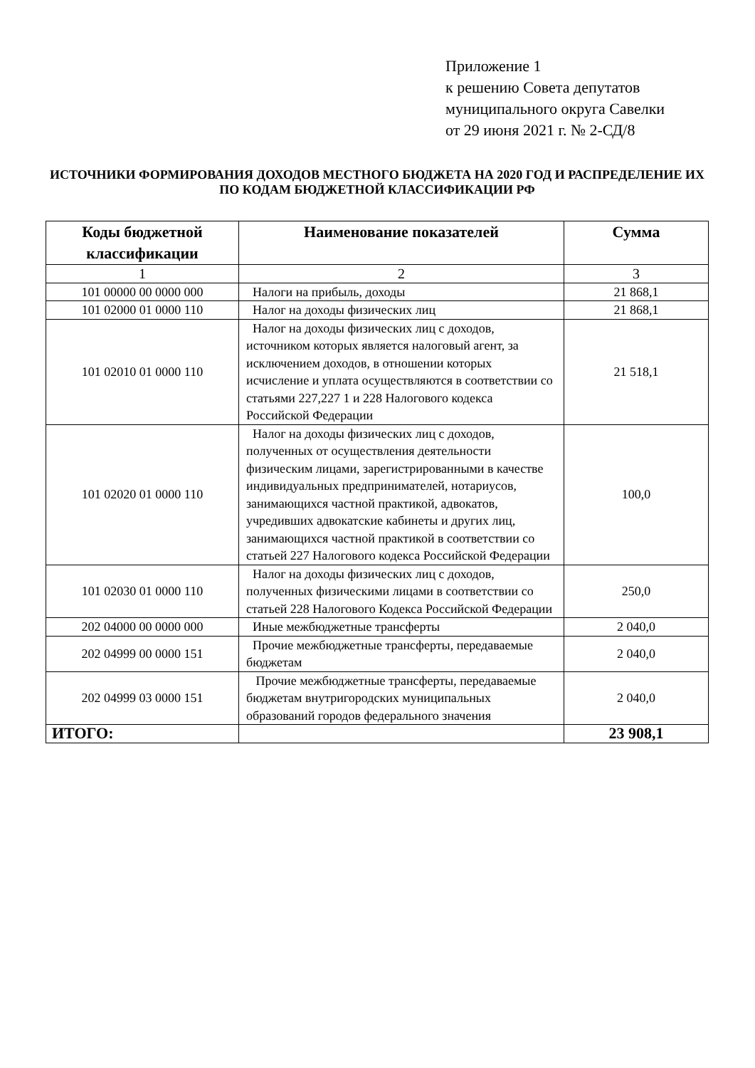Приложение 1
к решению Совета депутатов
муниципального округа Савелки
от 29 июня 2021 г. № 2-СД/8
ИСТОЧНИКИ ФОРМИРОВАНИЯ ДОХОДОВ МЕСТНОГО БЮДЖЕТА НА 2020 ГОД И РАСПРЕДЕЛЕНИЕ ИХ ПО КОДАМ БЮДЖЕТНОЙ КЛАССИФИКАЦИИ РФ
| Коды бюджетной классификации | Наименование показателей | Сумма |
| --- | --- | --- |
| 1 | 2 | 3 |
| 101 00000 00 0000 000 | Налоги на прибыль, доходы | 21 868,1 |
| 101 02000 01 0000 110 | Налог на доходы физических лиц | 21 868,1 |
| 101 02010 01 0000 110 | Налог на доходы физических лиц с доходов, источником которых является налоговый агент, за исключением доходов, в отношении которых исчисление и уплата осуществляются в соответствии со статьями 227,227 1 и 228 Налогового кодекса Российской Федерации | 21 518,1 |
| 101 02020 01 0000 110 | Налог на доходы физических лиц с доходов, полученных от осуществления деятельности физическим лицами, зарегистрированными в качестве индивидуальных предпринимателей, нотариусов, занимающихся частной практикой, адвокатов, учредивших адвокатские кабинеты и других лиц, занимающихся частной практикой в соответствии со статьей 227 Налогового кодекса Российской Федерации | 100,0 |
| 101 02030 01 0000 110 | Налог на доходы физических лиц с доходов, полученных физическими лицами в соответствии со статьей 228 Налогового Кодекса Российской Федерации | 250,0 |
| 202 04000 00 0000 000 | Иные межбюджетные трансферты | 2 040,0 |
| 202 04999 00 0000 151 | Прочие межбюджетные трансферты, передаваемые бюджетам | 2 040,0 |
| 202 04999 03 0000 151 | Прочие межбюджетные трансферты, передаваемые бюджетам внутригородских муниципальных образований городов федерального значения | 2 040,0 |
| ИТОГО: | | 23 908,1 |